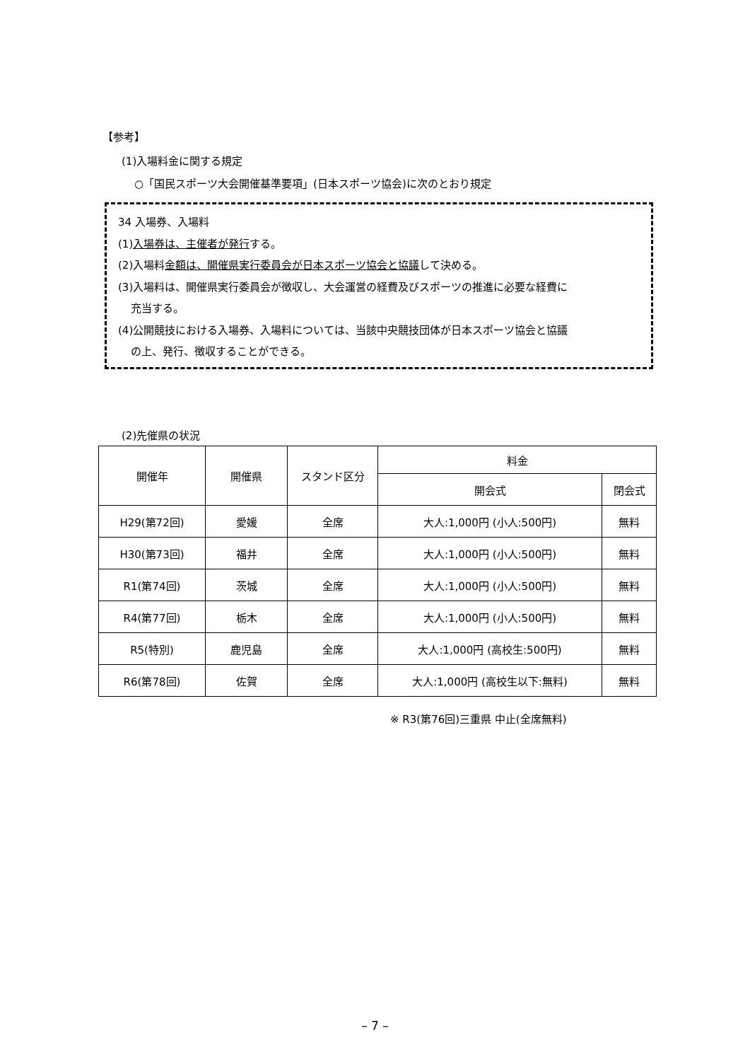【参考】
(1)入場料金に関する規定
○「国民スポーツ大会開催基準要項」(日本スポーツ協会)に次のとおり規定
34 入場券、入場料
(1)入場券は、主催者が発行する。
(2)入場料金額は、開催県実行委員会が日本スポーツ協会と協議して決める。
(3)入場料は、開催県実行委員会が徴収し、大会運営の経費及びスポーツの推進に必要な経費に
充当する。
(4)公開競技における入場券、入場料については、当該中央競技団体が日本スポーツ協会と協議
の上、発行、徴収することができる。
(2)先催県の状況
| 開催年 | 開催県 | スタンド区分 | 料金 | |
| --- | --- | --- | --- | --- |
| | | | 開会式 | 閉会式 |
| H29(第72回) | 愛媛 | 全席 | 大人:1,000円 (小人:500円) | 無料 |
| H30(第73回) | 福井 | 全席 | 大人:1,000円 (小人:500円) | 無料 |
| R1(第74回) | 茨城 | 全席 | 大人:1,000円 (小人:500円) | 無料 |
| R4(第77回) | 栃木 | 全席 | 大人:1,000円 (小人:500円) | 無料 |
| R5(特別) | 鹿児島 | 全席 | 大人:1,000円 (高校生:500円) | 無料 |
| R6(第78回) | 佐賀 | 全席 | 大人:1,000円 (高校生以下:無料) | 無料 |
※ R3(第76回)三重県 中止(全席無料)
– 7 –